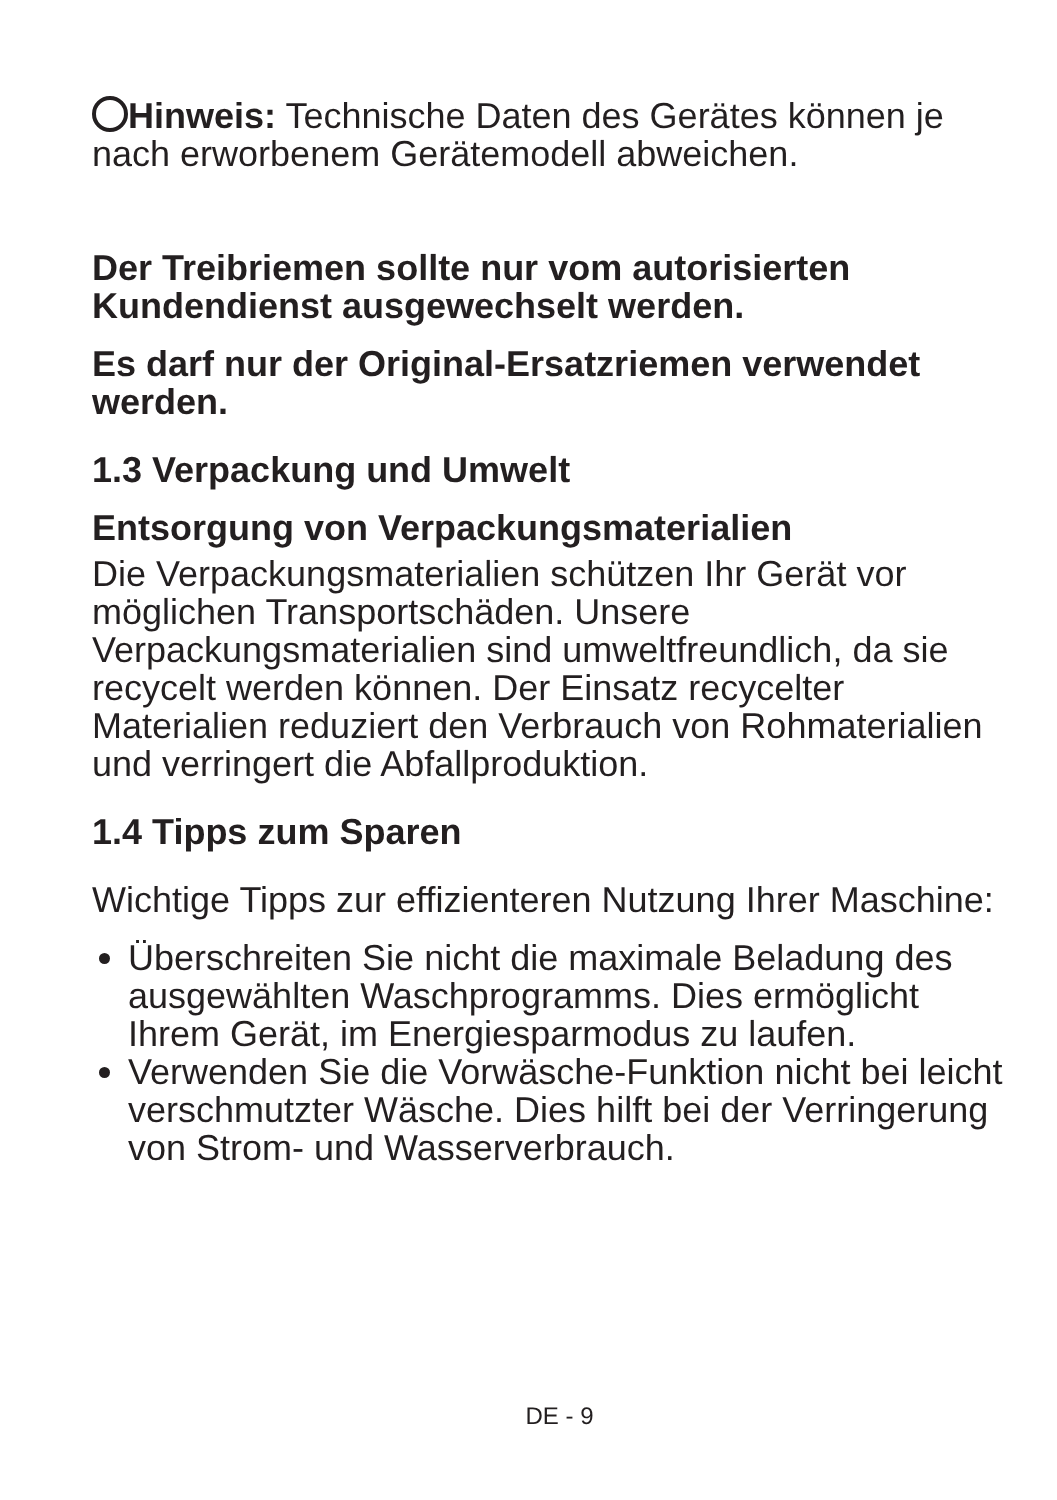Hinweis: Technische Daten des Gerätes können je nach erworbenem Gerätemodell abweichen.
Der Treibriemen sollte nur vom autorisierten Kundendienst ausgewechselt werden.
Es darf nur der Original-Ersatzriemen verwendet werden.
1.3 Verpackung und Umwelt
Entsorgung von Verpackungsmaterialien
Die Verpackungsmaterialien schützen Ihr Gerät vor möglichen Transportschäden. Unsere Verpackungsmaterialien sind umweltfreundlich, da sie recycelt werden können. Der Einsatz recycelter Materialien reduziert den Verbrauch von Rohmaterialien und verringert die Abfallproduktion.
1.4 Tipps zum Sparen
Wichtige Tipps zur effizienteren Nutzung Ihrer Maschine:
Überschreiten Sie nicht die maximale Beladung des ausgewählten Waschprogramms. Dies ermöglicht Ihrem Gerät, im Energiesparmodus zu laufen.
Verwenden Sie die Vorwäsche-Funktion nicht bei leicht verschmutzter Wäsche. Dies hilft bei der Verringerung von Strom- und Wasserverbrauch.
DE - 9